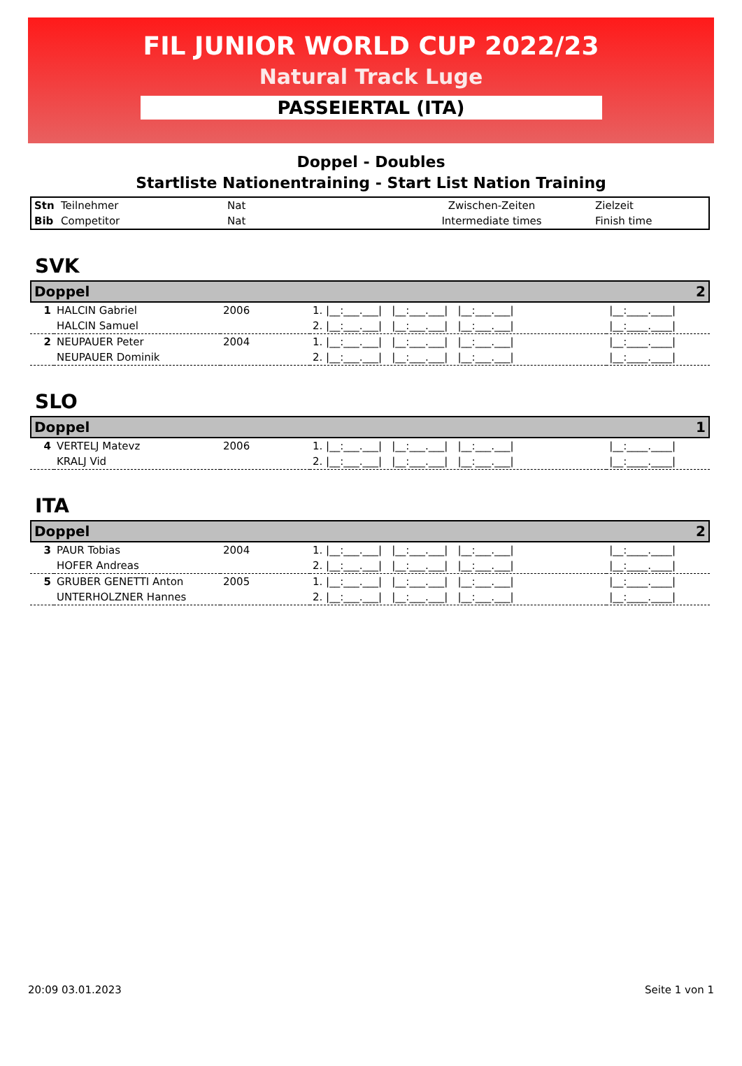FIL JUNIOR WORLD CUP 2022/23
Natural Track Luge
PASSEIERTAL (ITA)
Doppel - Doubles
Startliste Nationentraining - Start List Nation Training
| Stn | Teilnehmer | Nat | Zwischen-Zeiten | Zielzeit |
| Bib | Competitor | Nat | Intermediate times | Finish time |
SVK
Doppel 2
| 1 | HALCIN Gabriel | 2006 | 1. /__:___.___/ /__:___.___/ /__:___.___/ | /__:____.____/ |
| | HALCIN Samuel | | 2. /__:___.___/ /__:___.___/ /__:___.___/ | /__:____.____/ |
| 2 | NEUPAUER Peter | 2004 | 1. /__:___.___/ /__:___.___/ /__:___.___/ | /__:____.____/ |
| | NEUPAUER Dominik | | 2. /__:___.___/ /__:___.___/ /__:___.___/ | /__:____.____/ |
SLO
Doppel 1
| 4 | VERTELJ Matevz | 2006 | 1. /__:___.___/ /__:___.___/ /__:___.___/ | /__:____.____/ |
| | KRALJ Vid | | 2. /__:___.___/ /__:___.___/ /__:___.___/ | /__:____.____/ |
ITA
Doppel 2
| 3 | PAUR Tobias | 2004 | 1. /__:___.___/ /__:___.___/ /__:___.___/ | /__:____.____/ |
| | HOFER Andreas | | 2. /__:___.___/ /__:___.___/ /__:___.___/ | /__:____.____/ |
| 5 | GRUBER GENETTI Anton | 2005 | 1. /__:___.___/ /__:___.___/ /__:___.___/ | /__:____.____/ |
| | UNTERHOLZNER Hannes | | 2. /__:___.___/ /__:___.___/ /__:___.___/ | /__:____.____/ |
20:09 03.01.2023 Seite 1 von 1